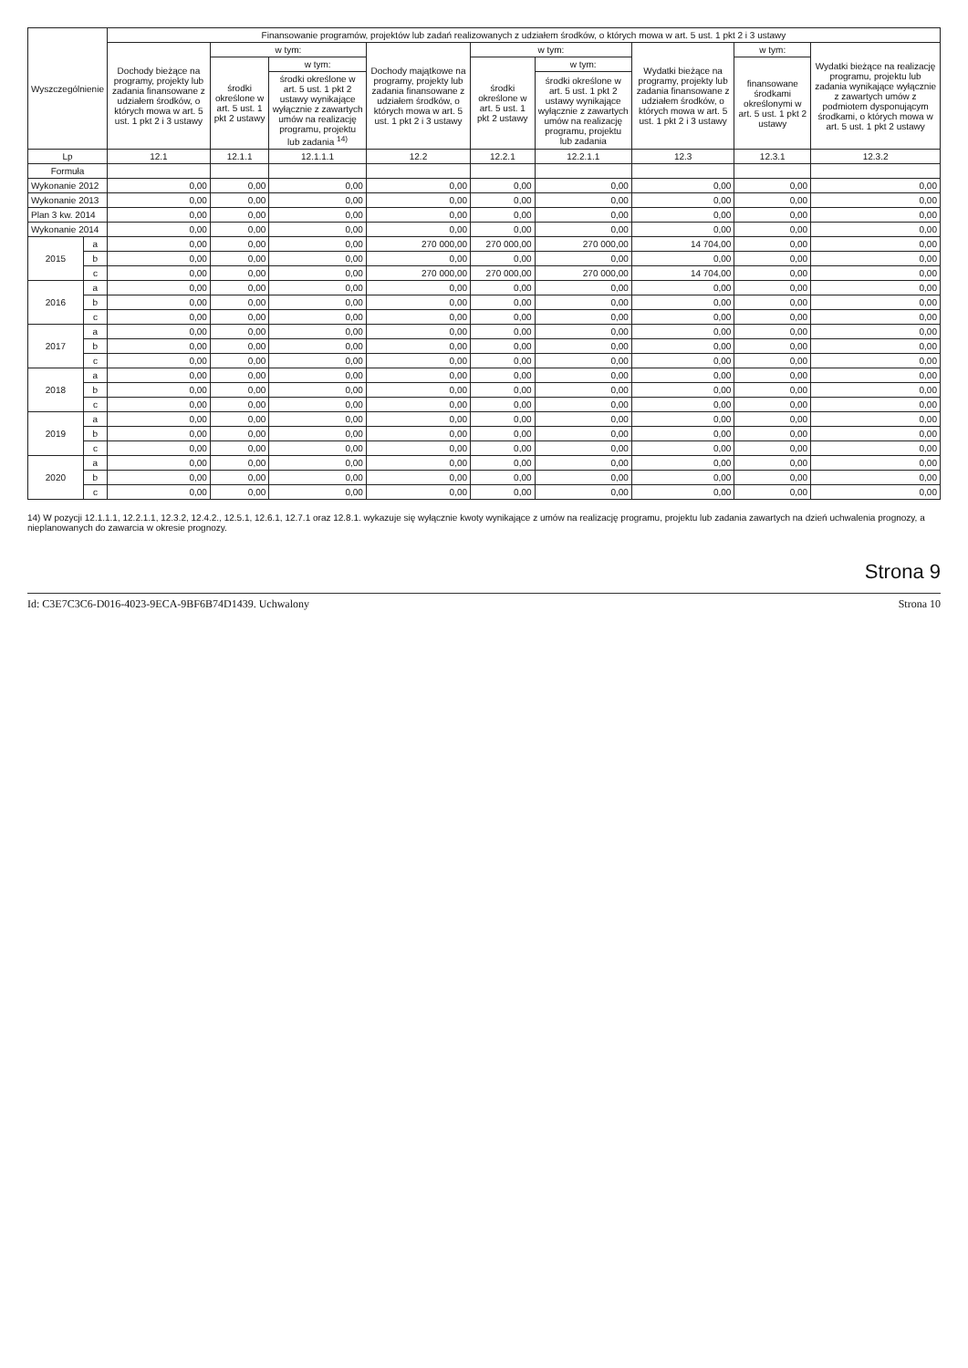| Wyszczególnienie | | Finansowanie programów, projektów lub zadań realizowanych z udziałem środków, o których mowa w art. 5 ust. 1 pkt 2 i 3 ustawy | | | | | | | | |
| --- | --- | --- | --- | --- | --- | --- | --- | --- | --- | --- |
| | | Dochody bieżące na programy, projekty lub zadania finansowane z udziałem środków, o których mowa w art. 5 ust. 1 pkt 2 i 3 ustawy | w tym: | | Dochody majątkowe na programy, projekty lub zadania finansowane z udziałem środków, o których mowa w art. 5 ust. 1 pkt 2 i 3 ustawy | w tym: | | Wydatki bieżące na programy, projekty lub zadania finansowane z udziałem środków, o których mowa w art. 5 ust. 1 pkt 2 i 3 ustawy | w tym: | Wydatki bieżące na realizację programu, projektu lub zadania wynikające wyłącznie z zawartych umów z podmiotem dysponującym środkami, o których mowa w art. 5 ust. 1 pkt 2 ustawy |
| | | | środki określone w art. 5 ust. 1 pkt 2 ustawy | w tym: | | środki określone w art. 5 ust. 1 pkt 2 ustawy | w tym: | | finansowane środkami określonymi w art. 5 ust. 1 pkt 2 ustawy | |
| | | | | środki określone w art. 5 ust. 1 pkt 2 ustawy wynikające wyłącznie z zawartych umów na realizację programu, projektu lub zadania <sup>14)</sup> | | | środki określone w art. 5 ust. 1 pkt 2 ustawy wynikające wyłącznie z zawartych umów na realizację programu, projektu lub zadania | | | |
| Lp | | 12.1 | 12.1.1 | 12.1.1.1 | 12.2 | 12.2.1 | 12.2.1.1 | 12.3 | 12.3.1 | 12.3.2 |
| Formuła | | | | | | | | | | |
| Wykonanie 2012 | | 0,00 | 0,00 | 0,00 | 0,00 | 0,00 | 0,00 | 0,00 | 0,00 | 0,00 |
| Wykonanie 2013 | | 0,00 | 0,00 | 0,00 | 0,00 | 0,00 | 0,00 | 0,00 | 0,00 | 0,00 |
| Plan 3 kw. 2014 | | 0,00 | 0,00 | 0,00 | 0,00 | 0,00 | 0,00 | 0,00 | 0,00 | 0,00 |
| Wykonanie 2014 | | 0,00 | 0,00 | 0,00 | 0,00 | 0,00 | 0,00 | 0,00 | 0,00 | 0,00 |
| 2015 | a | 0,00 | 0,00 | 0,00 | 270 000,00 | 270 000,00 | 270 000,00 | 14 704,00 | 0,00 | 0,00 |
| | b | 0,00 | 0,00 | 0,00 | 0,00 | 0,00 | 0,00 | 0,00 | 0,00 | 0,00 |
| | c | 0,00 | 0,00 | 0,00 | 270 000,00 | 270 000,00 | 270 000,00 | 14 704,00 | 0,00 | 0,00 |
| 2016 | a | 0,00 | 0,00 | 0,00 | 0,00 | 0,00 | 0,00 | 0,00 | 0,00 | 0,00 |
| | b | 0,00 | 0,00 | 0,00 | 0,00 | 0,00 | 0,00 | 0,00 | 0,00 | 0,00 |
| | c | 0,00 | 0,00 | 0,00 | 0,00 | 0,00 | 0,00 | 0,00 | 0,00 | 0,00 |
| 2017 | a | 0,00 | 0,00 | 0,00 | 0,00 | 0,00 | 0,00 | 0,00 | 0,00 | 0,00 |
| | b | 0,00 | 0,00 | 0,00 | 0,00 | 0,00 | 0,00 | 0,00 | 0,00 | 0,00 |
| | c | 0,00 | 0,00 | 0,00 | 0,00 | 0,00 | 0,00 | 0,00 | 0,00 | 0,00 |
| 2018 | a | 0,00 | 0,00 | 0,00 | 0,00 | 0,00 | 0,00 | 0,00 | 0,00 | 0,00 |
| | b | 0,00 | 0,00 | 0,00 | 0,00 | 0,00 | 0,00 | 0,00 | 0,00 | 0,00 |
| | c | 0,00 | 0,00 | 0,00 | 0,00 | 0,00 | 0,00 | 0,00 | 0,00 | 0,00 |
| 2019 | a | 0,00 | 0,00 | 0,00 | 0,00 | 0,00 | 0,00 | 0,00 | 0,00 | 0,00 |
| | b | 0,00 | 0,00 | 0,00 | 0,00 | 0,00 | 0,00 | 0,00 | 0,00 | 0,00 |
| | c | 0,00 | 0,00 | 0,00 | 0,00 | 0,00 | 0,00 | 0,00 | 0,00 | 0,00 |
| 2020 | a | 0,00 | 0,00 | 0,00 | 0,00 | 0,00 | 0,00 | 0,00 | 0,00 | 0,00 |
| | b | 0,00 | 0,00 | 0,00 | 0,00 | 0,00 | 0,00 | 0,00 | 0,00 | 0,00 |
| | c | 0,00 | 0,00 | 0,00 | 0,00 | 0,00 | 0,00 | 0,00 | 0,00 | 0,00 |
14) W pozycji 12.1.1.1, 12.2.1.1, 12.3.2, 12.4.2., 12.5.1, 12.6.1, 12.7.1 oraz 12.8.1. wykazuje się wyłącznie kwoty wynikające z umów na realizację programu, projektu lub zadania zawartych na dzień uchwalenia prognozy, a nieplanowanych do zawarcia w okresie prognozy.
Strona 9
Id: C3E7C3C6-D016-4023-9ECA-9BF6B74D1439. Uchwalony Strona 10